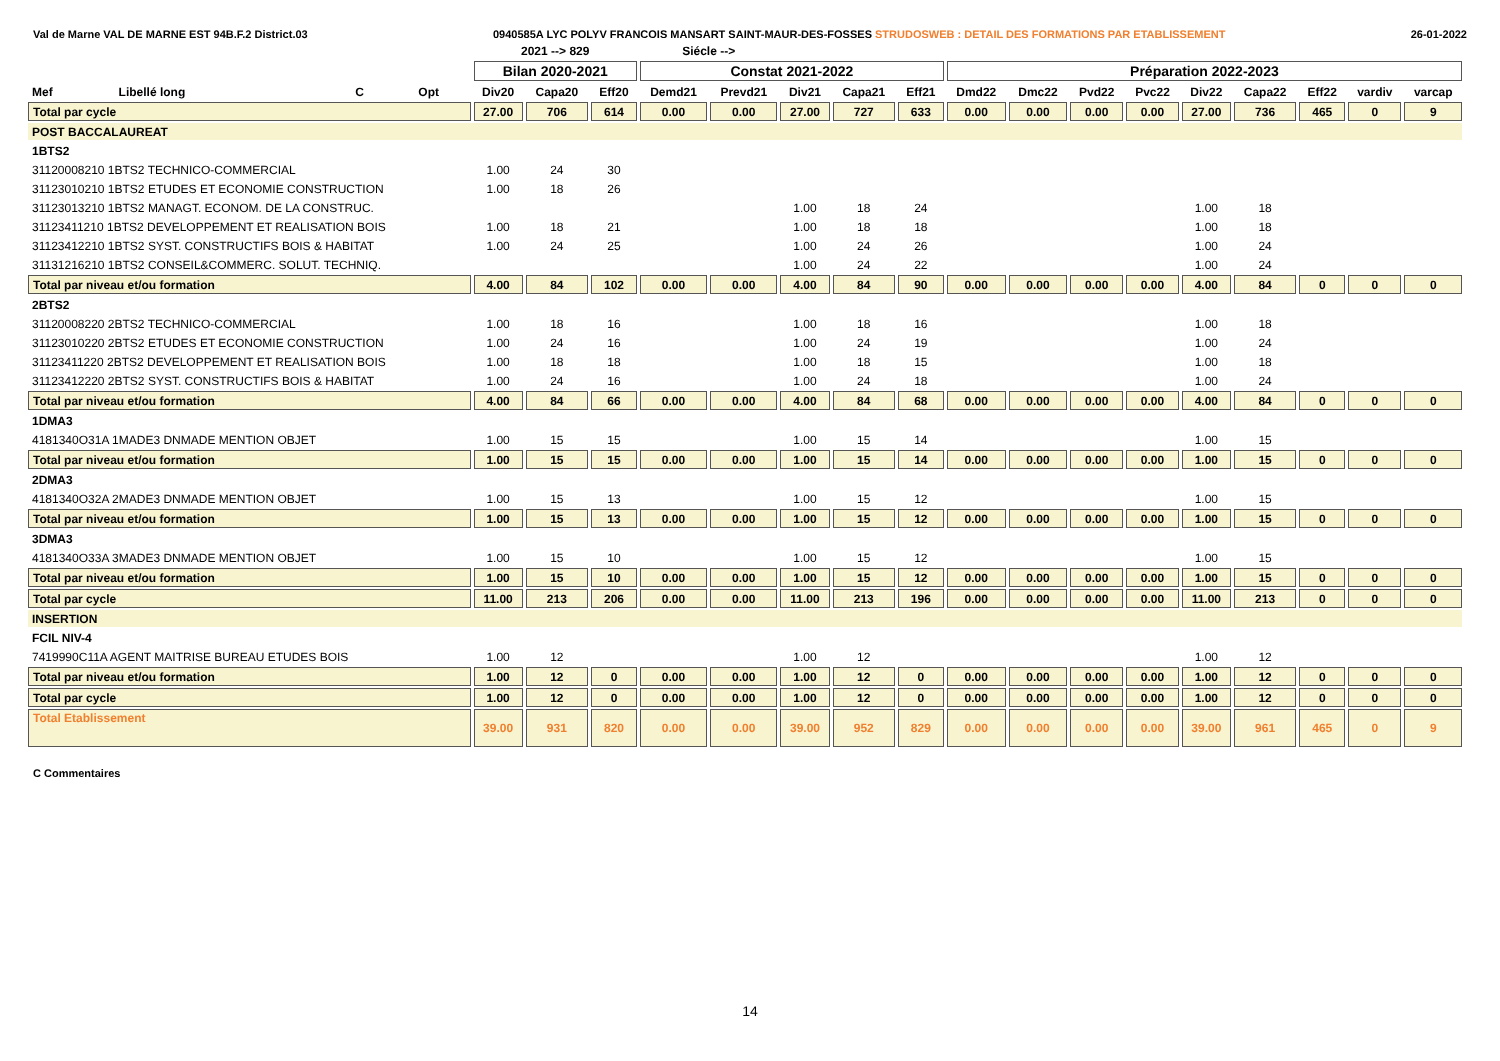Val de Marne VAL DE MARNE EST 94B.F.2 District.03 0940585A LYC POLYV FRANCOIS MANSART SAINT-MAUR-DES-FOSSES STRUDOSWEB : DETAIL DES FORMATIONS PAR ETABLISSEMENT 26-01-2022
| | | | | 2021 --> 829 | | | Siécle --> | | | | | | | | | | | | | |
| --- | --- | --- | --- | --- | --- | --- | --- | --- | --- | --- | --- | --- | --- | --- | --- | --- | --- | --- | --- | --- |
| | | | | Bilan 2020-2021 | | | Constat 2021-2022 | | | | | Préparation 2022-2023 | | | | | | | | |
| Mef | Libellé long | C | Opt | Div20 | Capa20 | Eff20 | Demd21 | Prevd21 | Div21 | Capa21 | Eff21 | Dmd22 | Dmc22 | Pvd22 | Pvc22 | Div22 | Capa22 | Eff22 | vardiv | varcap |
| Total par cycle | | | | 27.00 | 706 | 614 | 0.00 | 0.00 | 27.00 | 727 | 633 | 0.00 | 0.00 | 0.00 | 0.00 | 27.00 | 736 | 465 | 0 | 9 |
| POST BACCALAUREAT | | | | | | | | | | | | | | | | | | | | |
| 1BTS2 | | | | | | | | | | | | | | | | | | | | |
| 31120008210 1BTS2 TECHNICO-COMMERCIAL | | | | 1.00 | 24 | 30 | | | | | | | | | | | | | | |
| 31123010210 1BTS2 ETUDES ET ECONOMIE CONSTRUCTION | | | | 1.00 | 18 | 26 | | | | | | | | | | | | | | |
| 31123013210 1BTS2 MANAGT. ECONOM. DE LA CONSTRUC. | | | | | | | | | 1.00 | 18 | 24 | | | | | 1.00 | 18 | | | |
| 31123411210 1BTS2 DEVELOPPEMENT ET REALISATION BOIS | | | | 1.00 | 18 | 21 | | | 1.00 | 18 | 18 | | | | | 1.00 | 18 | | | |
| 31123412210 1BTS2 SYST. CONSTRUCTIFS BOIS & HABITAT | | | | 1.00 | 24 | 25 | | | 1.00 | 24 | 26 | | | | | 1.00 | 24 | | | |
| 31131216210 1BTS2 CONSEIL&COMMERC. SOLUT. TECHNIQ. | | | | | | | | | 1.00 | 24 | 22 | | | | | 1.00 | 24 | | | |
| Total par niveau et/ou formation | | | | 4.00 | 84 | 102 | 0.00 | 0.00 | 4.00 | 84 | 90 | 0.00 | 0.00 | 0.00 | 0.00 | 4.00 | 84 | 0 | 0 | 0 |
| 2BTS2 | | | | | | | | | | | | | | | | | | | | |
| 31120008220 2BTS2 TECHNICO-COMMERCIAL | | | | 1.00 | 18 | 16 | | | 1.00 | 18 | 16 | | | | | 1.00 | 18 | | | |
| 31123010220 2BTS2 ETUDES ET ECONOMIE CONSTRUCTION | | | | 1.00 | 24 | 16 | | | 1.00 | 24 | 19 | | | | | 1.00 | 24 | | | |
| 31123411220 2BTS2 DEVELOPPEMENT ET REALISATION BOIS | | | | 1.00 | 18 | 18 | | | 1.00 | 18 | 15 | | | | | 1.00 | 18 | | | |
| 31123412220 2BTS2 SYST. CONSTRUCTIFS BOIS & HABITAT | | | | 1.00 | 24 | 16 | | | 1.00 | 24 | 18 | | | | | 1.00 | 24 | | | |
| Total par niveau et/ou formation | | | | 4.00 | 84 | 66 | 0.00 | 0.00 | 4.00 | 84 | 68 | 0.00 | 0.00 | 0.00 | 0.00 | 4.00 | 84 | 0 | 0 | 0 |
| 1DMA3 | | | | | | | | | | | | | | | | | | | | |
| 4181340O31A 1MADE3 DNMADE MENTION OBJET | | | | 1.00 | 15 | 15 | | | 1.00 | 15 | 14 | | | | | 1.00 | 15 | | | |
| Total par niveau et/ou formation | | | | 1.00 | 15 | 15 | 0.00 | 0.00 | 1.00 | 15 | 14 | 0.00 | 0.00 | 0.00 | 0.00 | 1.00 | 15 | 0 | 0 | 0 |
| 2DMA3 | | | | | | | | | | | | | | | | | | | | |
| 4181340O32A 2MADE3 DNMADE MENTION OBJET | | | | 1.00 | 15 | 13 | | | 1.00 | 15 | 12 | | | | | 1.00 | 15 | | | |
| Total par niveau et/ou formation | | | | 1.00 | 15 | 13 | 0.00 | 0.00 | 1.00 | 15 | 12 | 0.00 | 0.00 | 0.00 | 0.00 | 1.00 | 15 | 0 | 0 | 0 |
| 3DMA3 | | | | | | | | | | | | | | | | | | | | |
| 4181340O33A 3MADE3 DNMADE MENTION OBJET | | | | 1.00 | 15 | 10 | | | 1.00 | 15 | 12 | | | | | 1.00 | 15 | | | |
| Total par niveau et/ou formation | | | | 1.00 | 15 | 10 | 0.00 | 0.00 | 1.00 | 15 | 12 | 0.00 | 0.00 | 0.00 | 0.00 | 1.00 | 15 | 0 | 0 | 0 |
| Total par cycle | | | | 11.00 | 213 | 206 | 0.00 | 0.00 | 11.00 | 213 | 196 | 0.00 | 0.00 | 0.00 | 0.00 | 11.00 | 213 | 0 | 0 | 0 |
| INSERTION | | | | | | | | | | | | | | | | | | | | |
| FCIL NIV-4 | | | | | | | | | | | | | | | | | | | | |
| 7419990C11A AGENT MAITRISE BUREAU ETUDES BOIS | | | | 1.00 | 12 | | | | 1.00 | 12 | | | | | | 1.00 | 12 | | | |
| Total par niveau et/ou formation | | | | 1.00 | 12 | 0 | 0.00 | 0.00 | 1.00 | 12 | 0 | 0.00 | 0.00 | 0.00 | 0.00 | 1.00 | 12 | 0 | 0 | 0 |
| Total par cycle | | | | 1.00 | 12 | 0 | 0.00 | 0.00 | 1.00 | 12 | 0 | 0.00 | 0.00 | 0.00 | 0.00 | 1.00 | 12 | 0 | 0 | 0 |
| Total Etablissement | | | | 39.00 | 931 | 820 | 0.00 | 0.00 | 39.00 | 952 | 829 | 0.00 | 0.00 | 0.00 | 0.00 | 39.00 | 961 | 465 | 0 | 9 |
C Commentaires
14